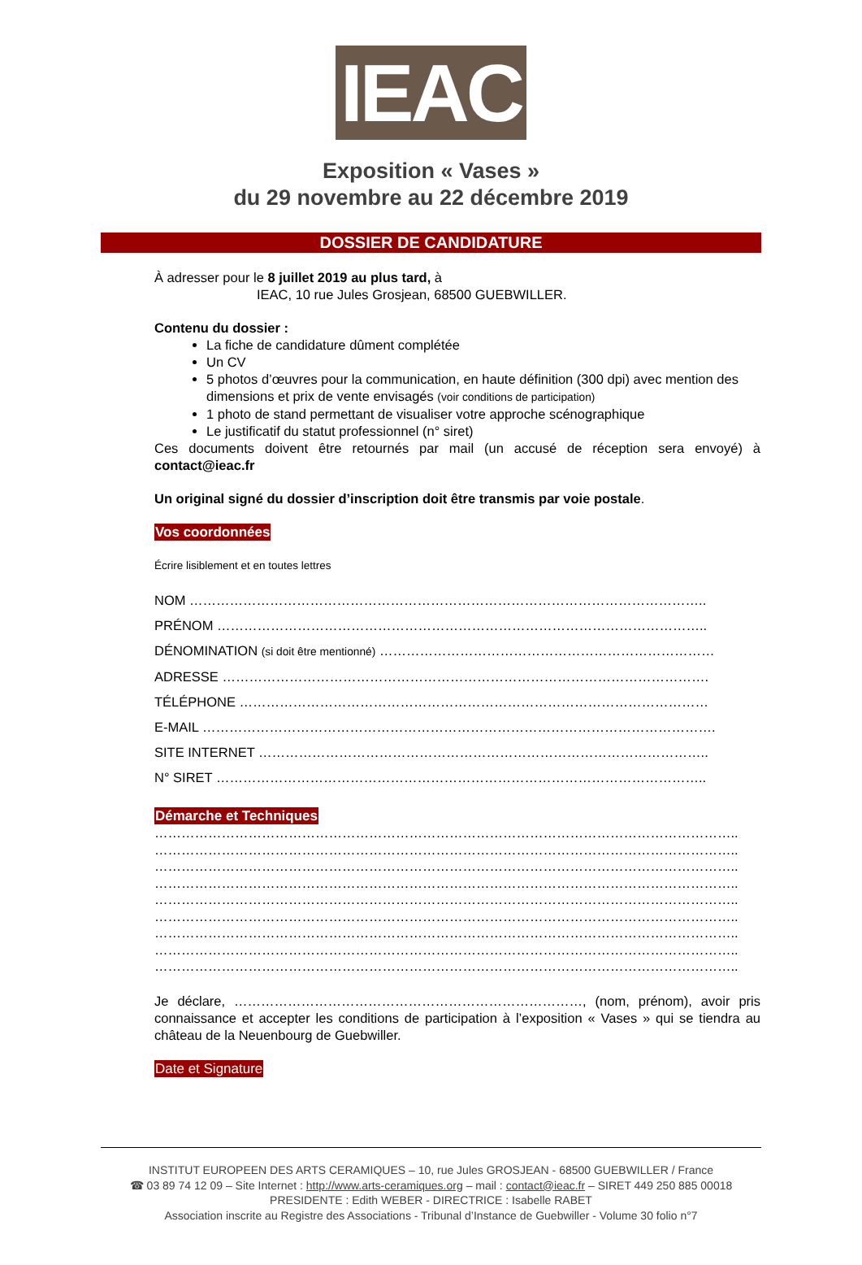IEAC
Exposition « Vases »
du 29 novembre au 22 décembre 2019
DOSSIER DE CANDIDATURE
À adresser pour le 8 juillet 2019 au plus tard, à
IEAC, 10 rue Jules Grosjean, 68500 GUEBWILLER.
Contenu du dossier :
La fiche de candidature dûment complétée
Un CV
5 photos d’œuvres pour la communication, en haute définition (300 dpi) avec mention des dimensions et prix de vente envisagés (voir conditions de participation)
1 photo de stand permettant de visualiser votre approche scénographique
Le justificatif du statut professionnel (n° siret)
Ces documents doivent être retournés par mail (un accusé de réception sera envoyé) à contact@ieac.fr
Un original signé du dossier d’inscription doit être transmis par voie postale.
Vos coordonnées
Écrire lisiblement et en toutes lettres
NOM ……………………………………………………………………………………………………..
PRÉNOM ………………………………………………………………………………………………..
DÉNOMINATION (si doit être mentionné) …………………………………………………………………
ADRESSE ……………………………………………………………………………………………….
TÉLÉPHONE ……………………………………………………………………………………………
E-MAIL …………………………………………………………………………………………………….
SITE INTERNET ………………………………………………………………………………………..
N° SIRET ………………………………………………………………………………………………..
Démarche et Techniques
…………………………………………………………………………………………………………………..
…………………………………………………………………………………………………………………..
…………………………………………………………………………………………………………………..
…………………………………………………………………………………………………………………..
…………………………………………………………………………………………………………………..
…………………………………………………………………………………………………………………..
…………………………………………………………………………………………………………………..
…………………………………………………………………………………………………………………..
…………………………………………………………………………………………………………………..
Je déclare, ……………………………………………………………………, (nom, prénom), avoir pris connaissance et accepter les conditions de participation à l’exposition « Vases » qui se tiendra au château de la Neuenbourg de Guebwiller.
Date et Signature
INSTITUT EUROPEEN DES ARTS CERAMIQUES – 10, rue Jules GROSJEAN - 68500 GUEBWILLER / France
☎ 03 89 74 12 09 – Site Internet : http://www.arts-ceramiques.org – mail : contact@ieac.fr – SIRET 449 250 885 00018
PRESIDENTE : Edith WEBER - DIRECTRICE : Isabelle RABET
Association inscrite au Registre des Associations - Tribunal d’Instance de Guebwiller - Volume 30 folio n°7